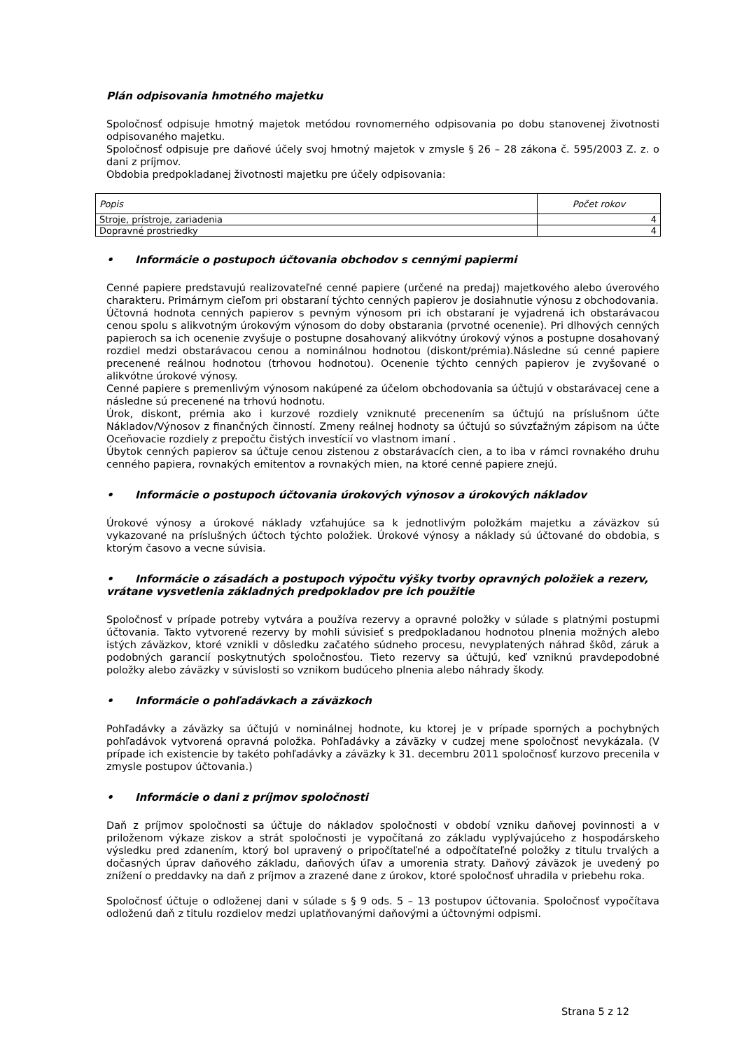Plán odpisovania hmotného majetku
Spoločnosť odpisuje hmotný majetok metódou rovnomerného odpisovania po dobu stanovenej životnosti odpisovaného majetku.
Spoločnosť odpisuje pre daňové účely svoj hmotný majetok v zmysle § 26 – 28 zákona č. 595/2003 Z. z. o dani z príjmov.
Obdobia predpokladanej životnosti majetku pre účely odpisovania:
| Popis | Počet rokov |
| Stroje, prístroje, zariadenia | 4 |
| Dopravné prostriedky | 4 |
• Informácie o postupoch účtovania obchodov s cennými papiermi
Cenné papiere predstavujú realizovateľné cenné papiere (určené na predaj) majetkového alebo úverového charakteru. Primárnym cieľom pri obstaraní týchto cenných papierov je dosiahnutie výnosu z obchodovania.
Účtovná hodnota cenných papierov s pevným výnosom pri ich obstaraní je vyjadrená ich obstarávacou cenou spolu s alikvotným úrokovým výnosom do doby obstarania (prvotné ocenenie). Pri dlhových cenných papieroch sa ich ocenenie zvyšuje o postupne dosahovaný alikvótny úrokový výnos a postupne dosahovaný rozdiel medzi obstarávacou cenou a nominálnou hodnotou (diskont/prémia).Následne sú cenné papiere precenené reálnou hodnotou (trhovou hodnotou). Ocenenie týchto cenných papierov je zvyšované o alikvótne úrokové výnosy.
Cenné papiere s premenlivým výnosom nakúpené za účelom obchodovania sa účtujú v obstarávacej cene a následne sú precenené na trhovú hodnotu.
Úrok, diskont, prémia ako i kurzové rozdiely vzniknuté precenením sa účtujú na príslušnom účte Nákladov/Výnosov z finančných činností. Zmeny reálnej hodnoty sa účtujú so súvzťažným zápisom na účte Oceňovacie rozdiely z prepočtu čistých investícií vo vlastnom imaní .
Úbytok cenných papierov sa účtuje cenou zistenou z obstarávacích cien, a to iba v rámci rovnakého druhu cenného papiera, rovnakých emitentov a rovnakých mien, na ktoré cenné papiere znejú.
• Informácie o postupoch účtovania úrokových výnosov a úrokových nákladov
Úrokové výnosy a úrokové náklady vzťahujúce sa k jednotlivým položkám majetku a záväzkov sú vykazované na príslušných účtoch týchto položiek. Úrokové výnosy a náklady sú účtované do obdobia, s ktorým časovo a vecne súvisia.
• Informácie o zásadách a postupoch výpočtu výšky tvorby opravných položiek a rezerv, vrátane vysvetlenia základných predpokladov pre ich použitie
Spoločnosť v prípade potreby vytvára a používa rezervy a opravné položky v súlade s platnými postupmi účtovania. Takto vytvorené rezervy by mohli súvisieť s predpokladanou hodnotou plnenia možných alebo istých záväzkov, ktoré vznikli v dôsledku začatého súdneho procesu, nevyplatených náhrad škôd, záruk a podobných garancií poskytnutých spoločnosťou. Tieto rezervy sa účtujú, keď vzniknú pravdepodobné položky alebo záväzky v súvislosti so vznikom budúceho plnenia alebo náhrady škody.
• Informácie o pohľadávkach a záväzkoch
Pohľadávky a záväzky sa účtujú v nominálnej hodnote, ku ktorej je v prípade sporných a pochybných pohľadávok vytvorená opravná položka. Pohľadávky a záväzky v cudzej mene spoločnosť nevykázala. (V prípade ich existencie by takéto pohľadávky a záväzky k 31. decembru 2011 spoločnosť kurzovo precenila v zmysle postupov účtovania.)
• Informácie o dani z príjmov spoločnosti
Daň z príjmov spoločnosti sa účtuje do nákladov spoločnosti v období vzniku daňovej povinnosti a v priloženom výkaze ziskov a strát spoločnosti je vypočítaná zo základu vyplývajúceho z hospodárskeho výsledku pred zdanením, ktorý bol upravený o pripočítateľné a odpočítateľné položky z titulu trvalých a dočasných úprav daňového základu, daňových úľav a umorenia straty. Daňový záväzok je uvedený po znížení o preddavky na daň z príjmov a zrazené dane z úrokov, ktoré spoločnosť uhradila v priebehu roka.
Spoločnosť účtuje o odloženej dani v súlade s § 9 ods. 5 – 13 postupov účtovania. Spoločnosť vypočítava odloženú daň z titulu rozdielov medzi uplatňovanými daňovými a účtovnými odpismi.
Strana 5 z 12